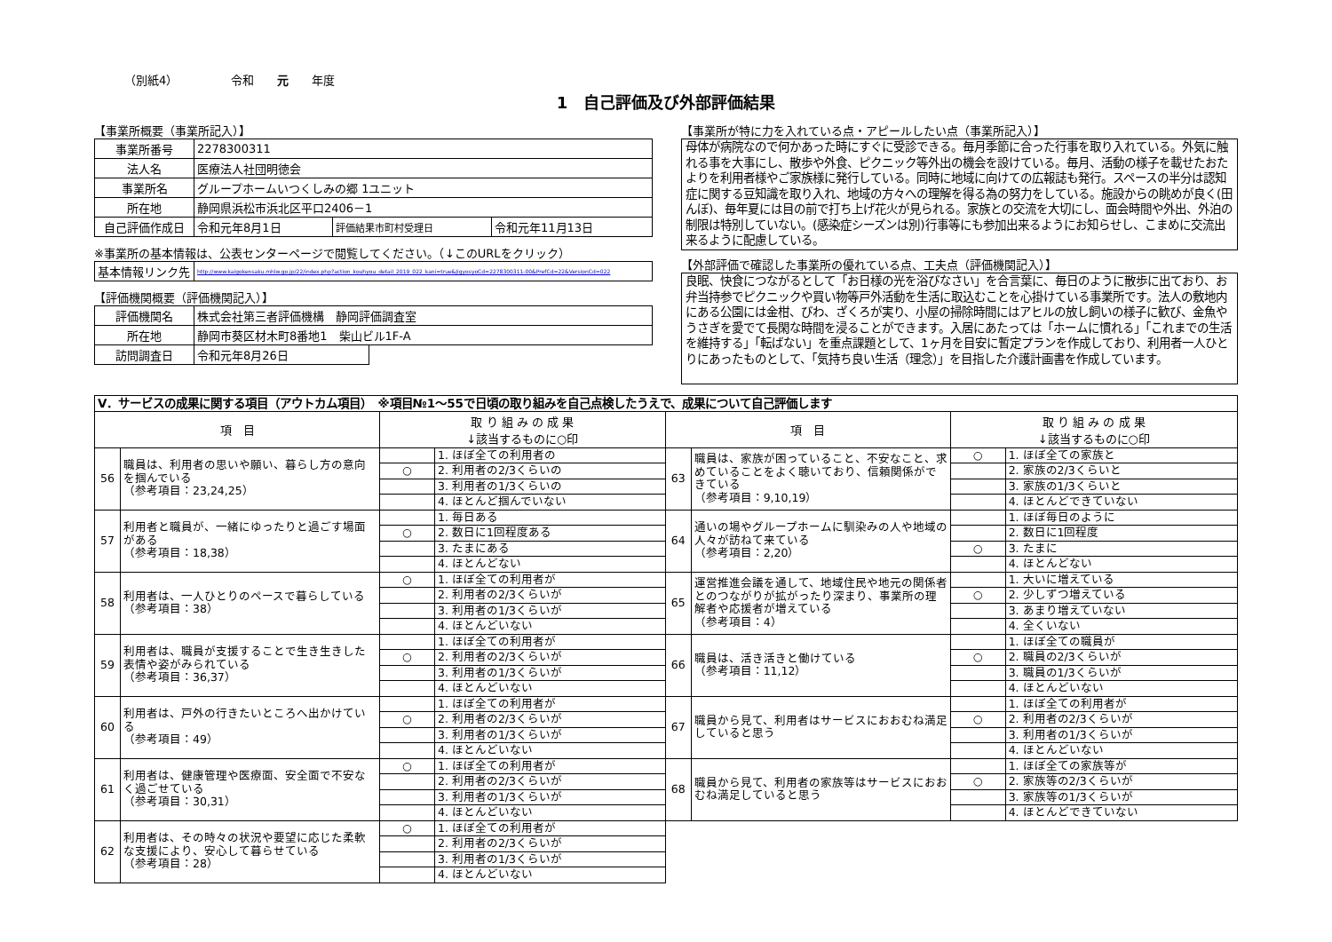（別紙4） 令和　　元　　年度
1　自己評価及び外部評価結果
【事業所概要（事業所記入）】
| 事業所番号 | 2278300311 | | |
| 法人名 | 医療法人社団明徳会 | | |
| 事業所名 | グループホームいつくしみの郷 1ユニット | | |
| 所在地 | 静岡県浜松市浜北区平口2406－1 | | |
| 自己評価作成日 | 令和元年8月1日 | 評価結果市町村受理日 | 令和元年11月13日 |
※事業所の基本情報は、公表センターページで閲覧してください。（↓このURLをクリック）
| 基本情報リンク先 | http://www.kaigokensaku.mhlw.go.jp/22/index.php?action_kouhyou_detail_2019_022_kani=true&JigyosyoCd=2278300311-00&PrefCd=22&VersionCd=022 |
【評価機関概要（評価機関記入）】
| 評価機関名 | 株式会社第三者評価機構 静岡評価調査室 | |
| 所在地 | 静岡市葵区材木町8番地1 柴山ビル1F-A | |
| 訪問調査日 | 令和元年8月26日 | |
【事業所が特に力を入れている点・アピールしたい点（事業所記入）】
母体が病院なので何かあった時にすぐに受診できる。毎月季節に合った行事を取り入れている。外気に触れる事を大事にし、散歩や外食、ピクニック等外出の機会を設けている。毎月、活動の様子を載せたおたよりを利用者様やご家族様に発行している。同時に地域に向けての広報誌も発行。スペースの半分は認知症に関する豆知識を取り入れ、地域の方々への理解を得る為の努力をしている。施設からの眺めが良く(田んぼ)、毎年夏には目の前で打ち上げ花火が見られる。家族との交流を大切にし、面会時間や外出、外泊の制限は特別していない。(感染症シーズンは別)行事等にも参加出来るようにお知らせし、こまめに交流出来るように配慮している。
【外部評価で確認した事業所の優れている点、工夫点（評価機関記入）】
良眠、快食につながるとして「お日様の光を浴びなさい」を合言葉に、毎日のように散歩に出ており、お弁当持参でピクニックや買い物等戸外活動を生活に取込むことを心掛けている事業所です。法人の敷地内にある公園には金柑、びわ、ざくろが実り、小屋の掃除時間にはアヒルの放し飼いの様子に歓び、金魚やうさぎを愛でて長閑な時間を浸ることができます。入居にあたっては「ホームに慣れる」「これまでの生活を維持する」「転ばない」を重点課題として、1ヶ月を目安に暫定プランを作成しており、利用者一人ひとりにあったものとして、「気持ち良い生活（理念）」を目指した介護計画書を作成しています。
| Ⅴ．サービスの成果に関する項目（アウトカム項目） ※項目№1～55で日頃の取り組みを自己点検したうえで、成果について自己評価します | | | | | | | |
| 項 目 | | 取 り 組 み の 成 果 ↓該当するものに○印 | | 項 目 | | 取 り 組 み の 成 果 ↓該当するものに○印 | |
| 56 | 職員は、利用者の思いや願い、暮らし方の意向を掴んでいる （参考項目：23,24,25） | | 1. ほぼ全ての利用者の | 63 | 職員は、家族が困っていること、不安なこと、求めていることをよく聴いており、信頼関係ができている （参考項目：9,10,19） | ○ | 1. ほぼ全ての家族と |
| | | ○ | 2. 利用者の2/3くらいの | | | | 2. 家族の2/3くらいと |
| | | | 3. 利用者の1/3くらいの | | | | 3. 家族の1/3くらいと |
| | | | 4. ほとんど掴んでいない | | | | 4. ほとんどできていない |
| 57 | 利用者と職員が、一緒にゆったりと過ごす場面がある （参考項目：18,38） | | 1. 毎日ある | 64 | 通いの場やグループホームに馴染みの人や地域の人々が訪ねて来ている （参考項目：2,20） | | 1. ほぼ毎日のように |
| | | ○ | 2. 数日に1回程度ある | | | | 2. 数日に1回程度 |
| | | | 3. たまにある | | | ○ | 3. たまに |
| | | | 4. ほとんどない | | | | 4. ほとんどない |
| 58 | 利用者は、一人ひとりのペースで暮らしている （参考項目：38） | ○ | 1. ほぼ全ての利用者が | 65 | 運営推進会議を通して、地域住民や地元の関係者とのつながりが拡がったり深まり、事業所の理解者や応援者が増えている （参考項目：4） | | 1. 大いに増えている |
| | | | 2. 利用者の2/3くらいが | | | ○ | 2. 少しずつ増えている |
| | | | 3. 利用者の1/3くらいが | | | | 3. あまり増えていない |
| | | | 4. ほとんどいない | | | | 4. 全くいない |
| 59 | 利用者は、職員が支援することで生き生きした表情や姿がみられている （参考項目：36,37） | | 1. ほぼ全ての利用者が | 66 | 職員は、活き活きと働けている （参考項目：11,12） | | 1. ほぼ全ての職員が |
| | | ○ | 2. 利用者の2/3くらいが | | | ○ | 2. 職員の2/3くらいが |
| | | | 3. 利用者の1/3くらいが | | | | 3. 職員の1/3くらいが |
| | | | 4. ほとんどいない | | | | 4. ほとんどいない |
| 60 | 利用者は、戸外の行きたいところへ出かけている （参考項目：49） | | 1. ほぼ全ての利用者が | 67 | 職員から見て、利用者はサービスにおおむね満足していると思う | | 1. ほぼ全ての利用者が |
| | | ○ | 2. 利用者の2/3くらいが | | | ○ | 2. 利用者の2/3くらいが |
| | | | 3. 利用者の1/3くらいが | | | | 3. 利用者の1/3くらいが |
| | | | 4. ほとんどいない | | | | 4. ほとんどいない |
| 61 | 利用者は、健康管理や医療面、安全面で不安なく過ごせている （参考項目：30,31） | ○ | 1. ほぼ全ての利用者が | 68 | 職員から見て、利用者の家族等はサービスにおおむね満足していると思う | | 1. ほぼ全ての家族等が |
| | | | 2. 利用者の2/3くらいが | | | ○ | 2. 家族等の2/3くらいが |
| | | | 3. 利用者の1/3くらいが | | | | 3. 家族等の1/3くらいが |
| | | | 4. ほとんどいない | | | | 4. ほとんどできていない |
| 62 | 利用者は、その時々の状況や要望に応じた柔軟な支援により、安心して暮らせている （参考項目：28） | ○ | 1. ほぼ全ての利用者が | | | | |
| | | | 2. 利用者の2/3くらいが | | | | |
| | | | 3. 利用者の1/3くらいが | | | | |
| | | | 4. ほとんどいない | | | | |